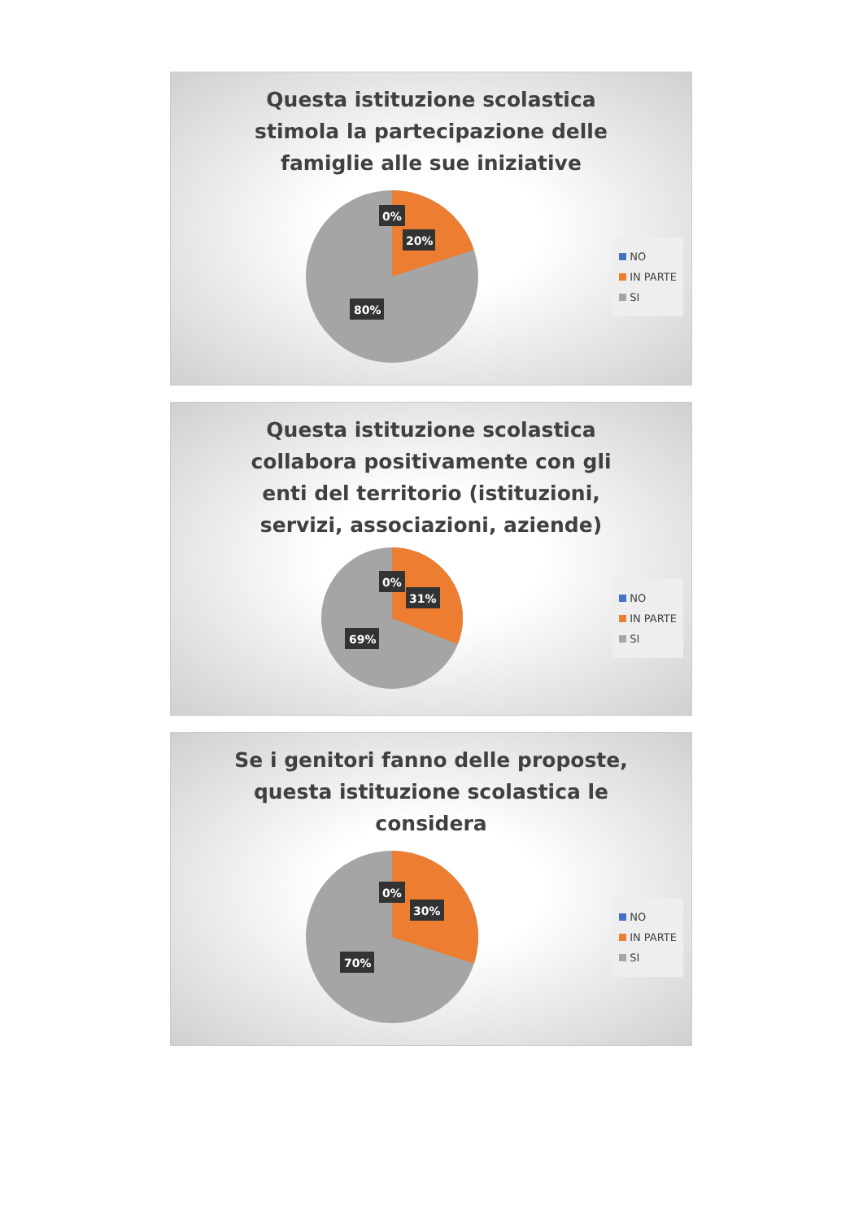Questa istituzione scolastica stimola la partecipazione delle famiglie alle sue iniziative
0%
20%
80%
NO
IN PARTE
SI
Questa istituzione scolastica collabora positivamente con gli enti del territorio (istituzioni, servizi, associazioni, aziende)
0%
31%
69%
NO
IN PARTE
SI
Se i genitori fanno delle proposte, questa istituzione scolastica le considera
0%
30%
70%
NO
IN PARTE
SI